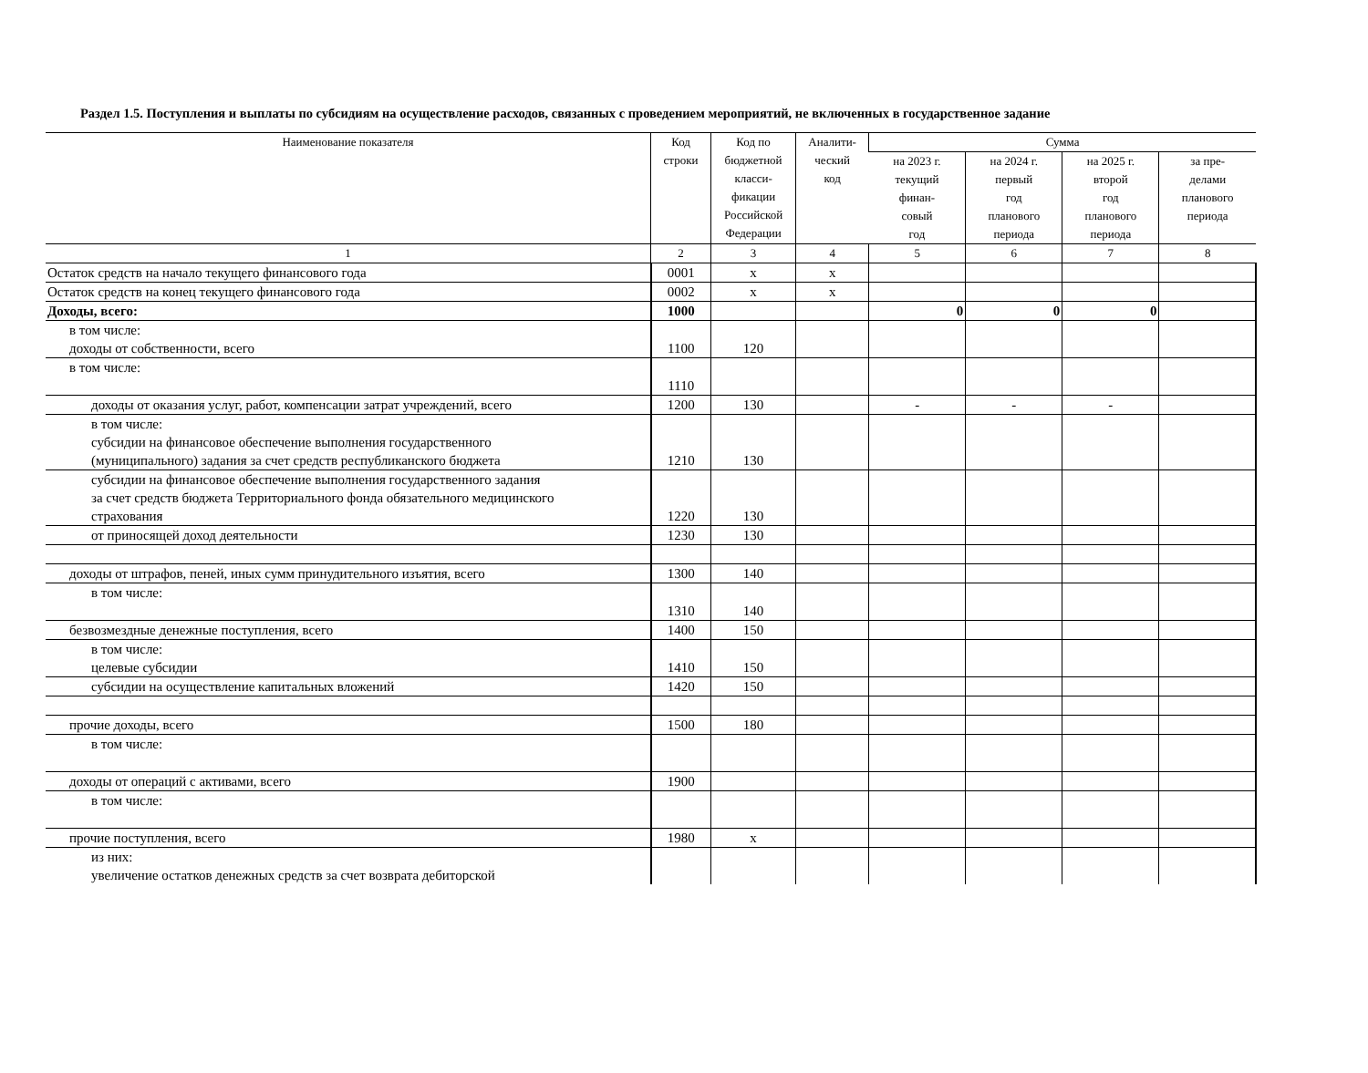Раздел 1.5. Поступления и выплаты по субсидиям на осуществление расходов, связанных с проведением мероприятий, не включенных в государственное задание
| Наименование показателя | Код строки | Код по бюджетной класси- фикации Российской Федерации | Аналити- ческий код | Сумма | | | |
| --- | --- | --- | --- | --- | --- | --- | --- |
| | | | | на 2023 г. текущий финан- совый год | на 2024 г. первый год планового периода | на 2025 г. второй год планового периода | за пре- делами планового периода |
| 1 | 2 | 3 | 4 | 5 | 6 | 7 | 8 |
| Остаток средств на начало текущего финансового года | 0001 | x | x | | | | |
| Остаток средств на конец текущего финансового года | 0002 | x | x | | | | |
| Доходы, всего: | 1000 | | | 0 | 0 | 0 | |
| в том числе: доходы от собственности, всего | 1100 | 120 | | | | | |
| в том числе: | 1110 | | | | | | |
| доходы от оказания услуг, работ, компенсации затрат учреждений, всего | 1200 | 130 | | - | - | - | |
| в том числе: субсидии на финансовое обеспечение выполнения государственного (муниципального) задания за счет средств республиканского бюджета | 1210 | 130 | | | | | |
| субсидии на финансовое обеспечение выполнения государственного задания за счет средств бюджета Территориального фонда обязательного медицинского страхования | 1220 | 130 | | | | | |
| от приносящей доход деятельности | 1230 | 130 | | | | | |
| доходы от штрафов, пеней, иных сумм принудительного изъятия, всего | 1300 | 140 | | | | | |
| в том числе: | 1310 | 140 | | | | | |
| безвозмездные денежные поступления, всего | 1400 | 150 | | | | | |
| в том числе: целевые субсидии | 1410 | 150 | | | | | |
| субсидии на осуществление капитальных вложений | 1420 | 150 | | | | | |
| прочие доходы, всего | 1500 | 180 | | | | | |
| в том числе: | | | | | | | |
| доходы от операций с активами, всего | 1900 | | | | | | |
| в том числе: | | | | | | | |
| прочие поступления, всего | 1980 | x | | | | | |
| из них: увеличение остатков денежных средств за счет возврата дебиторской | | | | | | | |